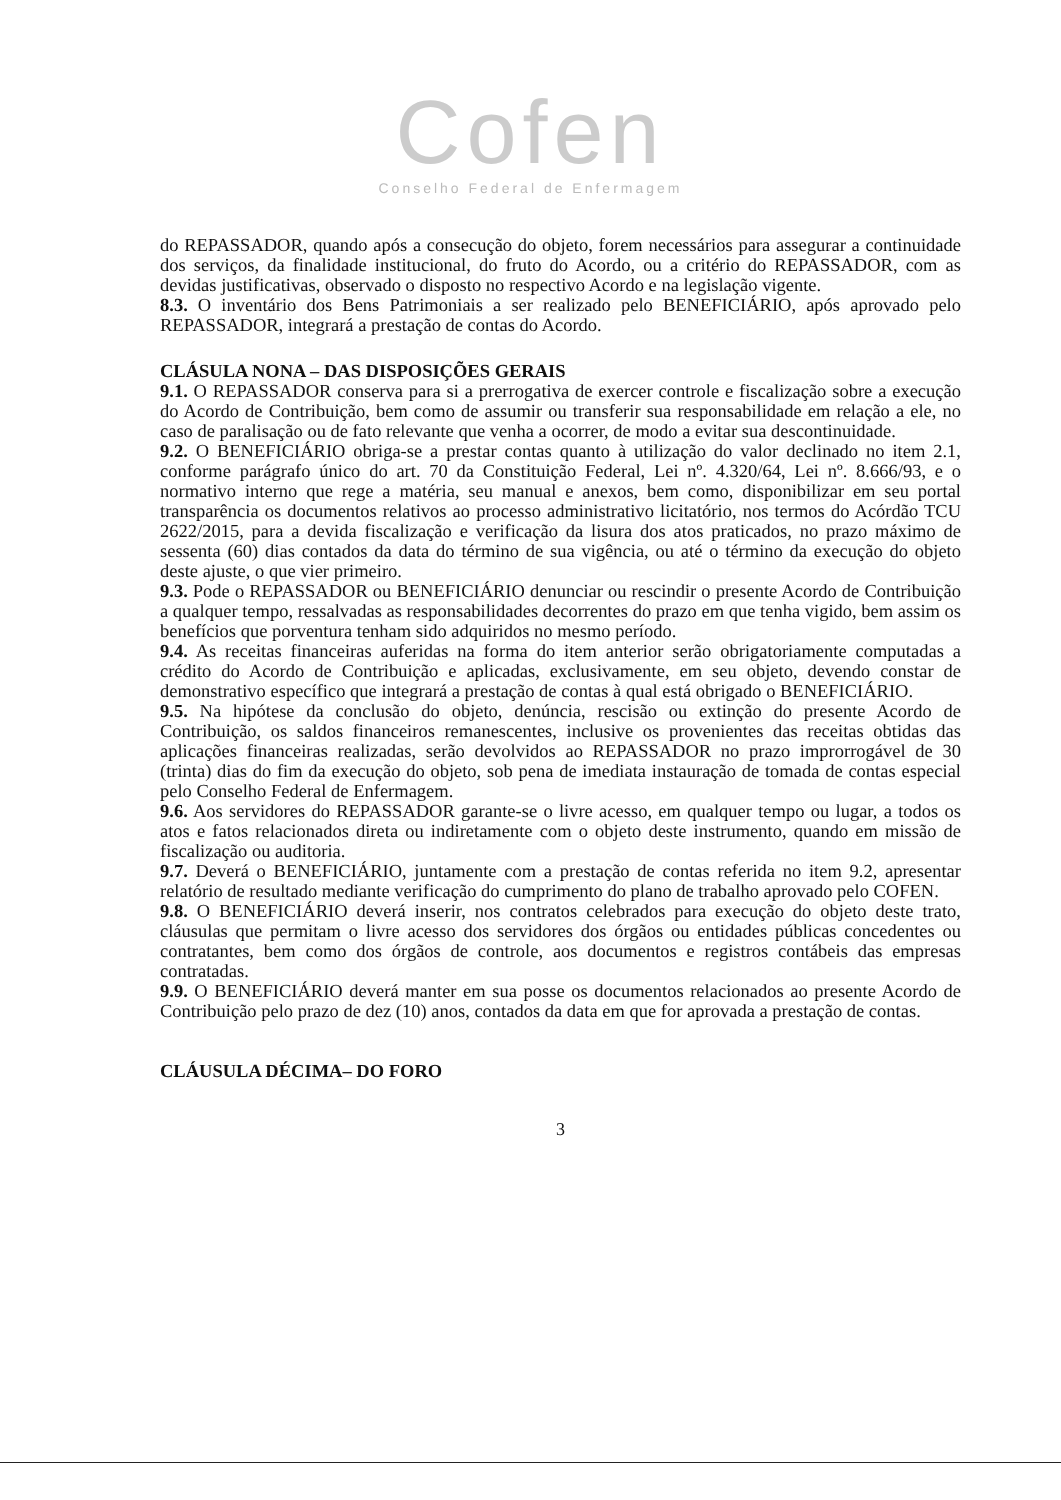Cofen
Conselho Federal de Enfermagem
do REPASSADOR, quando após a consecução do objeto, forem necessários para assegurar a continuidade dos serviços, da finalidade institucional, do fruto do Acordo, ou a critério do REPASSADOR, com as devidas justificativas, observado o disposto no respectivo Acordo e na legislação vigente.
8.3. O inventário dos Bens Patrimoniais a ser realizado pelo BENEFICIÁRIO, após aprovado pelo REPASSADOR, integrará a prestação de contas do Acordo.
CLÁSULA NONA – DAS DISPOSIÇÕES GERAIS
9.1. O REPASSADOR conserva para si a prerrogativa de exercer controle e fiscalização sobre a execução do Acordo de Contribuição, bem como de assumir ou transferir sua responsabilidade em relação a ele, no caso de paralisação ou de fato relevante que venha a ocorrer, de modo a evitar sua descontinuidade.
9.2. O BENEFICIÁRIO obriga-se a prestar contas quanto à utilização do valor declinado no item 2.1, conforme parágrafo único do art. 70 da Constituição Federal, Lei nº. 4.320/64, Lei nº. 8.666/93, e o normativo interno que rege a matéria, seu manual e anexos, bem como, disponibilizar em seu portal transparência os documentos relativos ao processo administrativo licitatório, nos termos do Acórdão TCU 2622/2015, para a devida fiscalização e verificação da lisura dos atos praticados, no prazo máximo de sessenta (60) dias contados da data do término de sua vigência, ou até o término da execução do objeto deste ajuste, o que vier primeiro.
9.3. Pode o REPASSADOR ou BENEFICIÁRIO denunciar ou rescindir o presente Acordo de Contribuição a qualquer tempo, ressalvadas as responsabilidades decorrentes do prazo em que tenha vigido, bem assim os benefícios que porventura tenham sido adquiridos no mesmo período.
9.4. As receitas financeiras auferidas na forma do item anterior serão obrigatoriamente computadas a crédito do Acordo de Contribuição e aplicadas, exclusivamente, em seu objeto, devendo constar de demonstrativo específico que integrará a prestação de contas à qual está obrigado o BENEFICIÁRIO.
9.5. Na hipótese da conclusão do objeto, denúncia, rescisão ou extinção do presente Acordo de Contribuição, os saldos financeiros remanescentes, inclusive os provenientes das receitas obtidas das aplicações financeiras realizadas, serão devolvidos ao REPASSADOR no prazo improrrogável de 30 (trinta) dias do fim da execução do objeto, sob pena de imediata instauração de tomada de contas especial pelo Conselho Federal de Enfermagem.
9.6. Aos servidores do REPASSADOR garante-se o livre acesso, em qualquer tempo ou lugar, a todos os atos e fatos relacionados direta ou indiretamente com o objeto deste instrumento, quando em missão de fiscalização ou auditoria.
9.7. Deverá o BENEFICIÁRIO, juntamente com a prestação de contas referida no item 9.2, apresentar relatório de resultado mediante verificação do cumprimento do plano de trabalho aprovado pelo COFEN.
9.8. O BENEFICIÁRIO deverá inserir, nos contratos celebrados para execução do objeto deste trato, cláusulas que permitam o livre acesso dos servidores dos órgãos ou entidades públicas concedentes ou contratantes, bem como dos órgãos de controle, aos documentos e registros contábeis das empresas contratadas.
9.9. O BENEFICIÁRIO deverá manter em sua posse os documentos relacionados ao presente Acordo de Contribuição pelo prazo de dez (10) anos, contados da data em que for aprovada a prestação de contas.
CLÁUSULA DÉCIMA– DO FORO
3